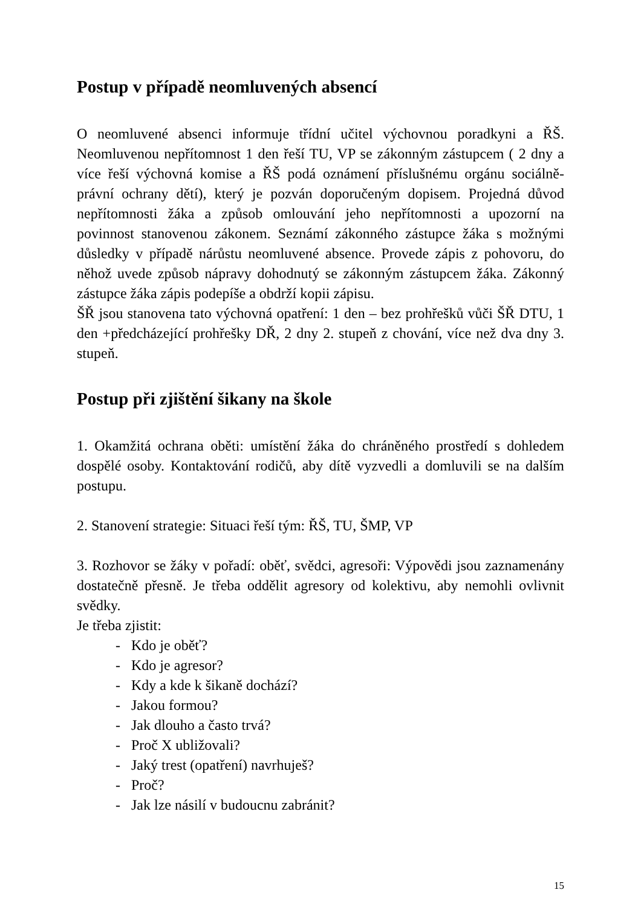Postup v případě neomluvených absencí
O neomluvené absenci informuje třídní učitel výchovnou poradkyni a ŘŠ. Neomluvenou nepřítomnost 1 den řeší TU, VP se zákonným zástupcem ( 2 dny a více řeší výchovná komise a ŘŠ podá oznámení příslušnému orgánu sociálně-právní ochrany dětí), který je pozván doporučeným dopisem. Projedná důvod nepřítomnosti žáka a způsob omlouvání jeho nepřítomnosti a upozorní na povinnost stanovenou zákonem. Seznámí zákonného zástupce žáka s možnými důsledky v případě nárůstu neomluvené absence. Provede zápis z pohovoru, do něhož uvede způsob nápravy dohodnutý se zákonným zástupcem žáka. Zákonný zástupce žáka zápis podepíše a obdrží kopii zápisu.
ŠŘ jsou stanovena tato výchovná opatření: 1 den – bez prohřešků vůči ŠŘ DTU, 1 den +předcházející prohřešky DŘ, 2 dny 2. stupeň z chování, více než dva dny 3. stupeň.
Postup při zjištění šikany na škole
1. Okamžitá ochrana oběti: umístění žáka do chráněného prostředí s dohledem dospělé osoby. Kontaktování rodičů, aby dítě vyzvedli a domluvili se na dalším postupu.
2. Stanovení strategie: Situaci řeší tým: ŘŠ, TU, ŠMP, VP
3. Rozhovor se žáky v pořadí: oběť, svědci, agresoři: Výpovědi jsou zaznamenány dostatečně přesně. Je třeba oddělit agresory od kolektivu, aby nemohli ovlivnit svědky.
Je třeba zjistit:
- Kdo je oběť?
- Kdo je agresor?
- Kdy a kde k šikaně dochází?
- Jakou formou?
- Jak dlouho a často trvá?
- Proč X ubližovali?
- Jaký trest (opatření) navrhuješ?
- Proč?
- Jak lze násilí v budoucnu zabránit?
15